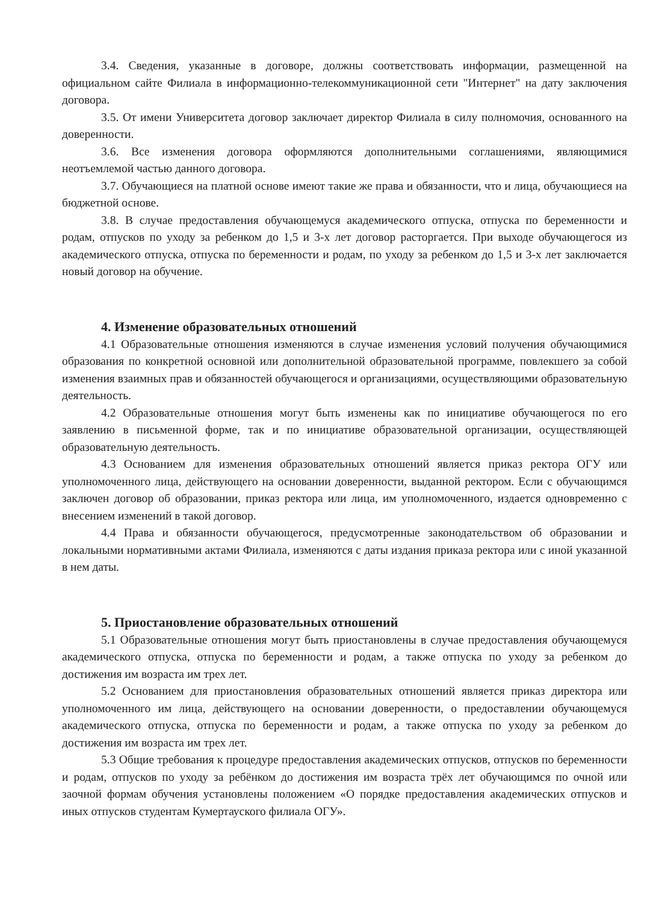3.4. Сведения, указанные в договоре, должны соответствовать информации, размещенной на официальном сайте Филиала в информационно-телекоммуникационной сети "Интернет" на дату заключения договора.
3.5. От имени Университета договор заключает директор Филиала в силу полномочия, основанного на доверенности.
3.6. Все изменения договора оформляются дополнительными соглашениями, являющимися неотъемлемой частью данного договора.
3.7. Обучающиеся на платной основе имеют такие же права и обязанности, что и лица, обучающиеся на бюджетной основе.
3.8. В случае предоставления обучающемуся академического отпуска, отпуска по беременности и родам, отпусков по уходу за ребенком до 1,5 и 3-х лет договор расторгается. При выходе обучающегося из академического отпуска, отпуска по беременности и родам, по уходу за ребенком до 1,5 и 3-х лет заключается новый договор на обучение.
4. Изменение образовательных отношений
4.1 Образовательные отношения изменяются в случае изменения условий получения обучающимися образования по конкретной основной или дополнительной образовательной программе, повлекшего за собой изменения взаимных прав и обязанностей обучающегося и организациями, осуществляющими образовательную деятельность.
4.2 Образовательные отношения могут быть изменены как по инициативе обучающегося по его заявлению в письменной форме, так и по инициативе образовательной организации, осуществляющей образовательную деятельность.
4.3 Основанием для изменения образовательных отношений является приказ ректора ОГУ или уполномоченного лица, действующего на основании доверенности, выданной ректором. Если с обучающимся заключен договор об образовании, приказ ректора или лица, им уполномоченного, издается одновременно с внесением изменений в такой договор.
4.4 Права и обязанности обучающегося, предусмотренные законодательством об образовании и локальными нормативными актами Филиала, изменяются с даты издания приказа ректора или с иной указанной в нем даты.
5. Приостановление образовательных отношений
5.1 Образовательные отношения могут быть приостановлены в случае предоставления обучающемуся академического отпуска, отпуска по беременности и родам, а также отпуска по уходу за ребенком до достижения им возраста им трех лет.
5.2 Основанием для приостановления образовательных отношений является приказ директора или уполномоченного им лица, действующего на основании доверенности, о предоставлении обучающемуся академического отпуска, отпуска по беременности и родам, а также отпуска по уходу за ребенком до достижения им возраста им трех лет.
5.3 Общие требования к процедуре предоставления академических отпусков, отпусков по беременности и родам, отпусков по уходу за ребёнком до достижения им возраста трёх лет обучающимся по очной или заочной формам обучения установлены положением «О порядке предоставления академических отпусков и иных отпусков студентам Кумертауского филиала ОГУ».